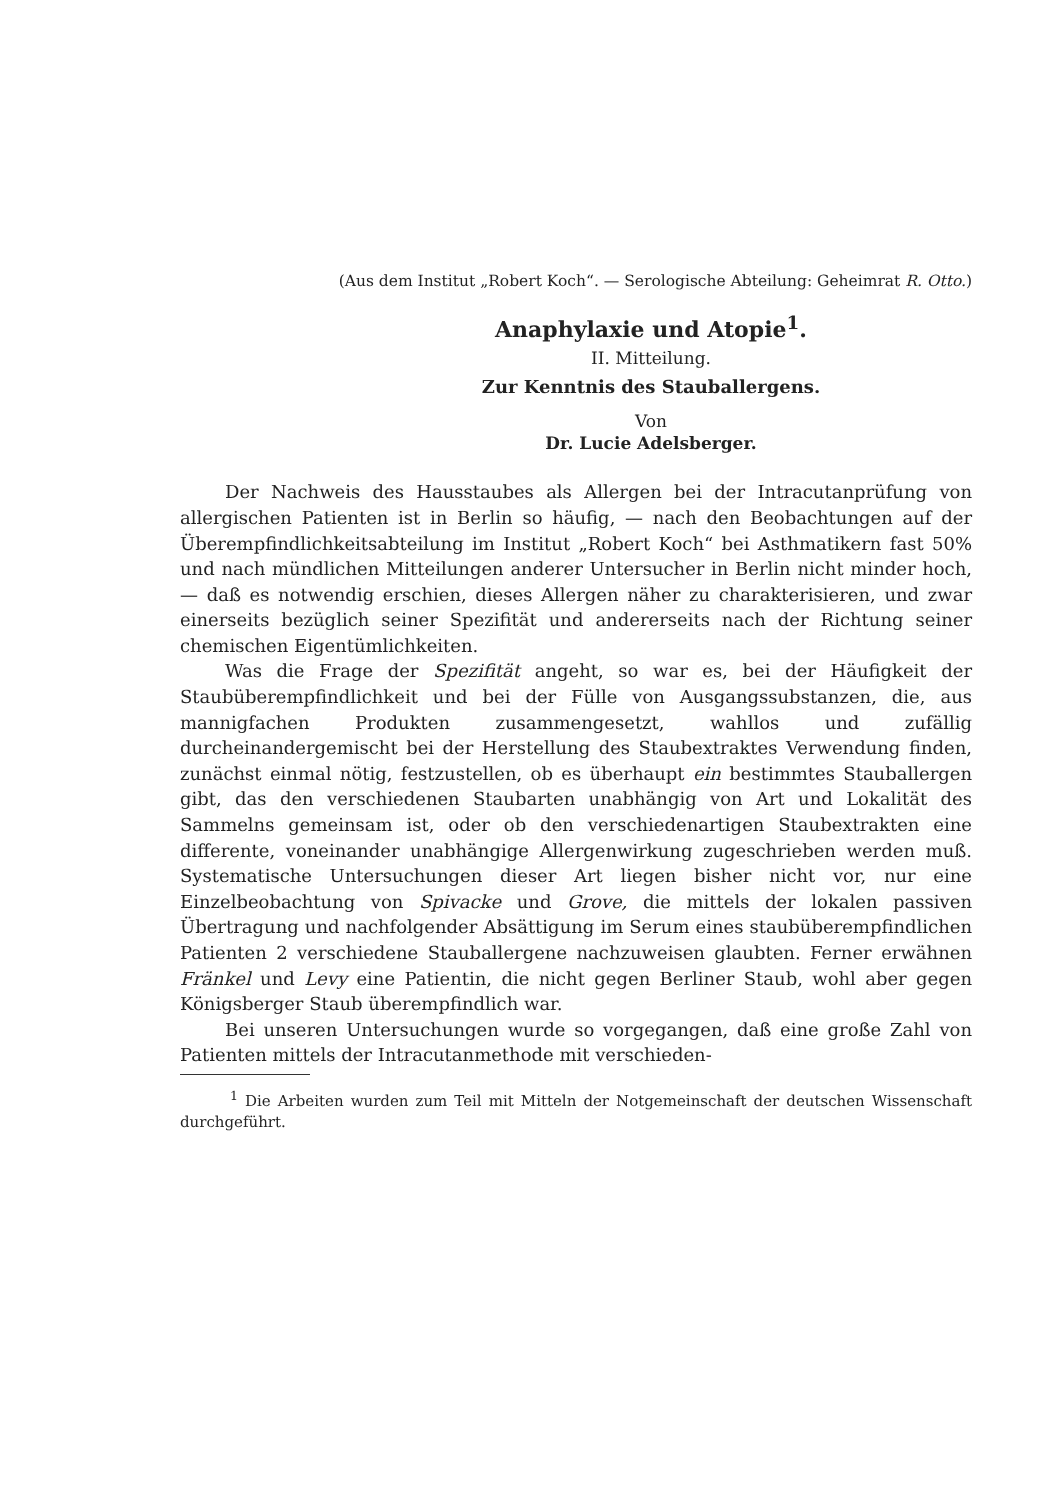(Aus dem Institut „Robert Koch“. — Serologische Abteilung: Geheimrat R. Otto.)
Anaphylaxie und Atopie<sup>1</sup>.
II. Mitteilung.
Zur Kenntnis des Stauballergens.
Von
Dr. Lucie Adelsberger.
Der Nachweis des Hausstaubes als Allergen bei der Intracutanprüfung von allergischen Patienten ist in Berlin so häufig, — nach den Beobachtungen auf der Überempfindlichkeitsabteilung im Institut „Robert Koch“ bei Asthmatikern fast 50% und nach mündlichen Mitteilungen anderer Untersucher in Berlin nicht minder hoch, — daß es notwendig erschien, dieses Allergen näher zu charakterisieren, und zwar einerseits bezüglich seiner Spezifität und andererseits nach der Richtung seiner chemischen Eigentümlichkeiten.
Was die Frage der Spezifität angeht, so war es, bei der Häufigkeit der Staubüberempfindlichkeit und bei der Fülle von Ausgangssubstanzen, die, aus mannigfachen Produkten zusammengesetzt, wahllos und zufällig durcheinandergemischt bei der Herstellung des Staubextraktes Verwendung finden, zunächst einmal nötig, festzustellen, ob es überhaupt ein bestimmtes Stauballergen gibt, das den verschiedenen Staubarten unabhängig von Art und Lokalität des Sammelns gemeinsam ist, oder ob den verschiedenartigen Staubextrakten eine differente, voneinander unabhängige Allergenwirkung zugeschrieben werden muß. Systematische Untersuchungen dieser Art liegen bisher nicht vor, nur eine Einzelbeobachtung von Spivacke und Grove, die mittels der lokalen passiven Übertragung und nachfolgender Absättigung im Serum eines staubüberempfindlichen Patienten 2 verschiedene Stauballergene nachzuweisen glaubten. Ferner erwähnen Fränkel und Levy eine Patientin, die nicht gegen Berliner Staub, wohl aber gegen Königsberger Staub überempfindlich war.
Bei unseren Untersuchungen wurde so vorgegangen, daß eine große Zahl von Patienten mittels der Intracutanmethode mit verschieden-
<sup>1</sup> Die Arbeiten wurden zum Teil mit Mitteln der Notgemeinschaft der deutschen Wissenschaft durchgeführt.